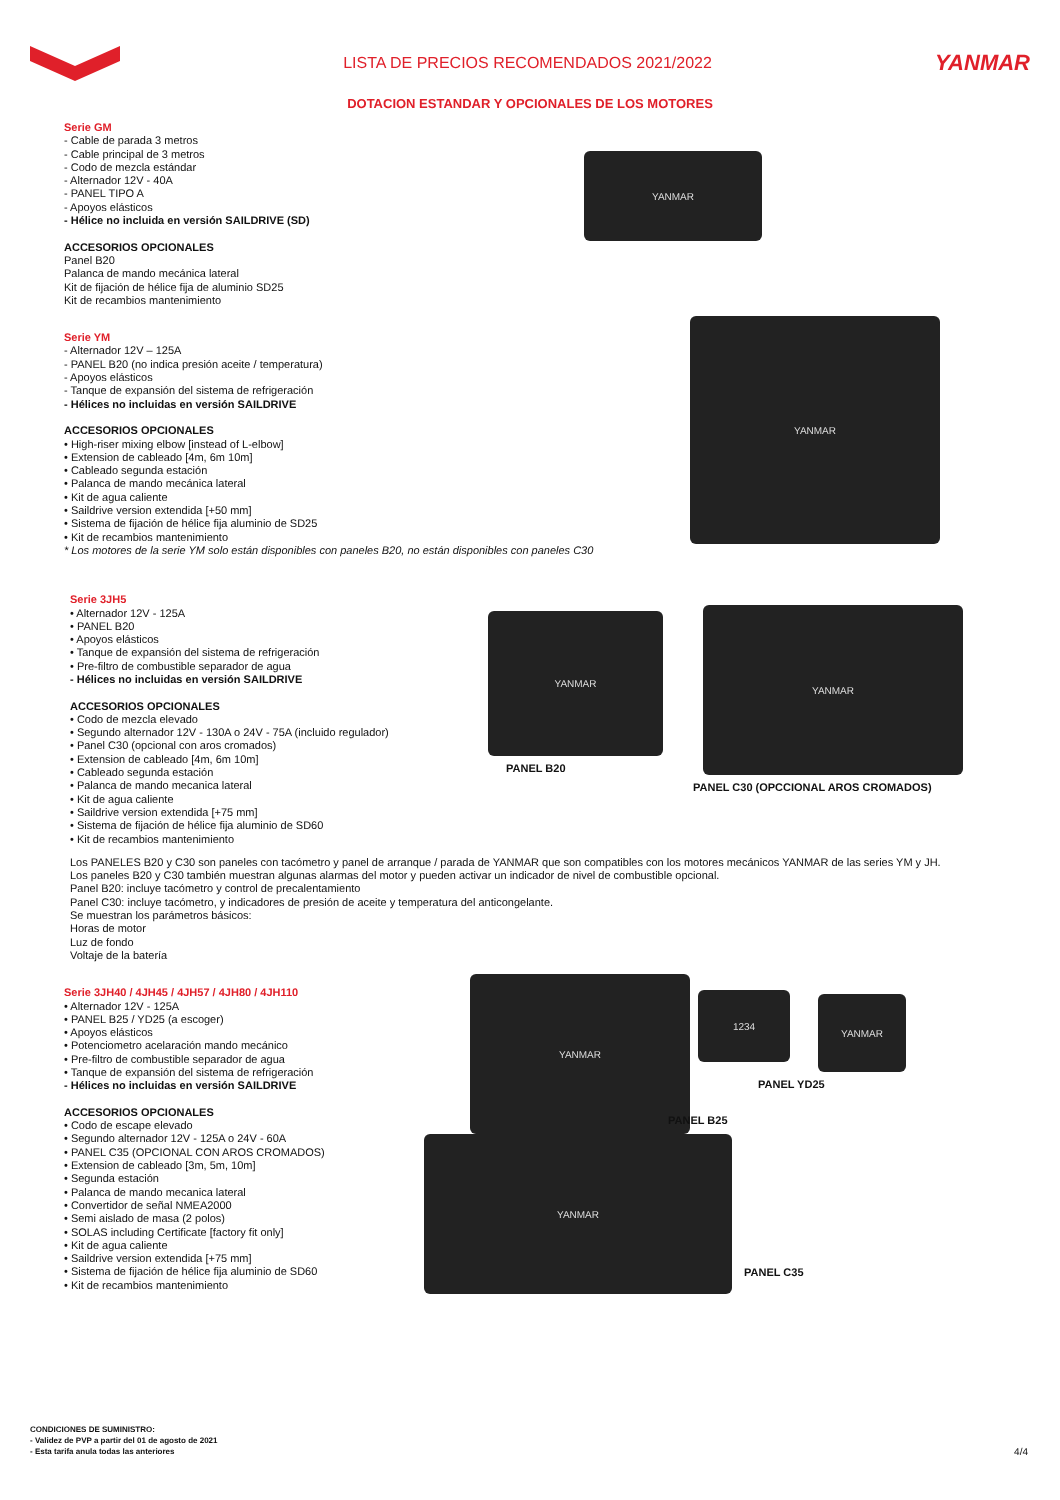LISTA DE PRECIOS RECOMENDADOS 2021/2022
YANMAR
DOTACION ESTANDAR Y OPCIONALES DE LOS MOTORES
Serie GM
- Cable de parada 3 metros
- Cable principal de 3 metros
- Codo de mezcla estándar
- Alternador 12V - 40A
- PANEL TIPO A
- Apoyos elásticos
- Hélice no incluida en versión SAILDRIVE (SD)
ACCESORIOS OPCIONALES
Panel B20
Palanca de mando mecánica lateral
Kit de fijación de hélice fija de aluminio SD25
Kit de recambios mantenimiento
YANMAR
Serie YM
- Alternador 12V – 125A
- PANEL B20 (no indica presión aceite / temperatura)
- Apoyos elásticos
- Tanque de expansión del sistema de refrigeración
- Hélices no incluidas en versión SAILDRIVE
ACCESORIOS OPCIONALES
• High-riser mixing elbow [instead of L-elbow]
• Extension de cableado [4m, 6m 10m]
• Cableado segunda estación
• Palanca de mando mecánica lateral
• Kit de agua caliente
• Saildrive version extendida [+50 mm]
• Sistema de fijación de hélice fija aluminio de SD25
• Kit de recambios mantenimiento
* Los motores de la serie YM solo están disponibles con paneles B20, no están disponibles con paneles C30
YANMAR
Serie 3JH5
• Alternador 12V - 125A
• PANEL B20
• Apoyos elásticos
• Tanque de expansión del sistema de refrigeración
• Pre-filtro de combustible separador de agua
- Hélices no incluidas en versión SAILDRIVE
ACCESORIOS OPCIONALES
• Codo de mezcla elevado
• Segundo alternador 12V - 130A o 24V - 75A (incluido regulador)
• Panel C30 (opcional con aros cromados)
• Extension de cableado [4m, 6m 10m]
• Cableado segunda estación
• Palanca de mando mecanica lateral
• Kit de agua caliente
• Saildrive version extendida [+75 mm]
• Sistema de fijación de hélice fija aluminio de SD60
• Kit de recambios mantenimiento
YANMAR
PANEL B20
YANMAR
PANEL C30 (OPCCIONAL AROS CROMADOS)
Los PANELES B20 y C30 son paneles con tacómetro y panel de arranque / parada de YANMAR que son compatibles con los motores mecánicos YANMAR de las series YM y JH.
Los paneles B20 y C30 también muestran algunas alarmas del motor y pueden activar un indicador de nivel de combustible opcional.
Panel B20: incluye tacómetro y control de precalentamiento
Panel C30: incluye tacómetro, y indicadores de presión de aceite y temperatura del anticongelante.
Se muestran los parámetros básicos:
Horas de motor
Luz de fondo
Voltaje de la batería
Serie 3JH40 / 4JH45 / 4JH57 / 4JH80 / 4JH110
• Alternador 12V - 125A
• PANEL B25 / YD25 (a escoger)
• Apoyos elásticos
• Potenciometro acelaración mando mecánico
• Pre-filtro de combustible separador de agua
• Tanque de expansión del sistema de refrigeración
- Hélices no incluidas en versión SAILDRIVE
ACCESORIOS OPCIONALES
• Codo de escape elevado
• Segundo alternador 12V - 125A o 24V - 60A
• PANEL C35 (OPCIONAL CON AROS CROMADOS)
• Extension de cableado [3m, 5m, 10m]
• Segunda estación
• Palanca de mando mecanica lateral
• Convertidor de señal NMEA2000
• Semi aislado de masa (2 polos)
• SOLAS including Certificate [factory fit only]
• Kit de agua caliente
• Saildrive version extendida [+75 mm]
• Sistema de fijación de hélice fija aluminio de SD60
• Kit de recambios mantenimiento
YANMAR
1234
YANMAR
PANEL YD25
PANEL B25
YANMAR
PANEL C35
CONDICIONES DE SUMINISTRO:
- Validez de PVP a partir del 01 de agosto de 2021
- Esta tarifa anula todas las anteriores
4/4